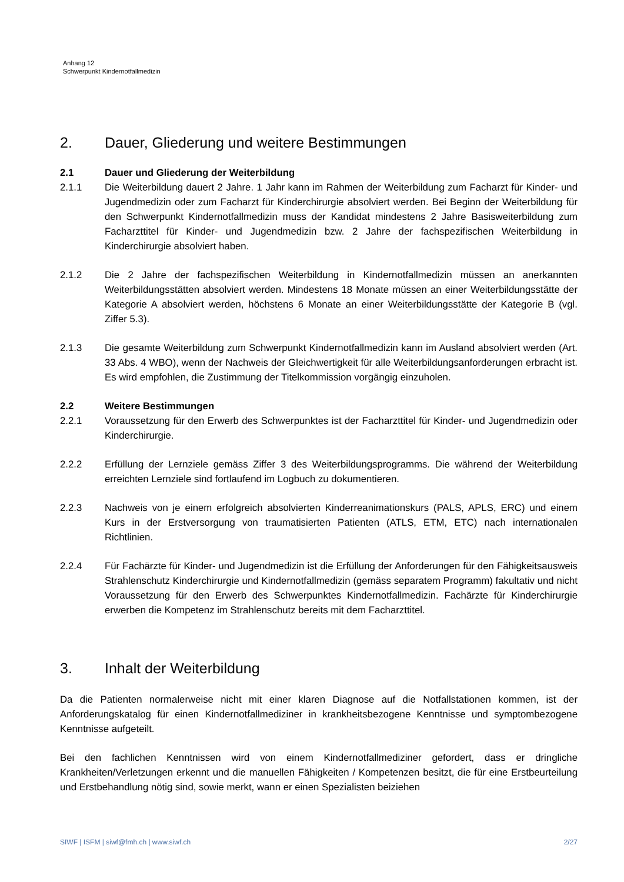Anhang 12
Schwerpunkt Kindernotfallmedizin
2. Dauer, Gliederung und weitere Bestimmungen
2.1 Dauer und Gliederung der Weiterbildung
2.1.1 Die Weiterbildung dauert 2 Jahre. 1 Jahr kann im Rahmen der Weiterbildung zum Facharzt für Kinder- und Jugendmedizin oder zum Facharzt für Kinderchirurgie absolviert werden. Bei Beginn der Weiterbildung für den Schwerpunkt Kindernotfallmedizin muss der Kandidat mindestens 2 Jahre Basisweiterbildung zum Facharzttitel für Kinder- und Jugendmedizin bzw. 2 Jahre der fachspezifischen Weiterbildung in Kinderchirurgie absolviert haben.
2.1.2 Die 2 Jahre der fachspezifischen Weiterbildung in Kindernotfallmedizin müssen an anerkannten Weiterbildungsstätten absolviert werden. Mindestens 18 Monate müssen an einer Weiterbildungsstätte der Kategorie A absolviert werden, höchstens 6 Monate an einer Weiterbildungsstätte der Kategorie B (vgl. Ziffer 5.3).
2.1.3 Die gesamte Weiterbildung zum Schwerpunkt Kindernotfallmedizin kann im Ausland absolviert werden (Art. 33 Abs. 4 WBO), wenn der Nachweis der Gleichwertigkeit für alle Weiterbildungsanforderungen erbracht ist. Es wird empfohlen, die Zustimmung der Titelkommission vorgängig einzuholen.
2.2 Weitere Bestimmungen
2.2.1 Voraussetzung für den Erwerb des Schwerpunktes ist der Facharzttitel für Kinder- und Jugendmedizin oder Kinderchirurgie.
2.2.2 Erfüllung der Lernziele gemäss Ziffer 3 des Weiterbildungsprogramms. Die während der Weiterbildung erreichten Lernziele sind fortlaufend im Logbuch zu dokumentieren.
2.2.3 Nachweis von je einem erfolgreich absolvierten Kinderreanimationskurs (PALS, APLS, ERC) und einem Kurs in der Erstversorgung von traumatisierten Patienten (ATLS, ETM, ETC) nach internationalen Richtlinien.
2.2.4 Für Fachärzte für Kinder- und Jugendmedizin ist die Erfüllung der Anforderungen für den Fähigkeitsausweis Strahlenschutz Kinderchirurgie und Kindernotfallmedizin (gemäss separatem Programm) fakultativ und nicht Voraussetzung für den Erwerb des Schwerpunktes Kindernotfallmedizin. Fachärzte für Kinderchirurgie erwerben die Kompetenz im Strahlenschutz bereits mit dem Facharzttitel.
3. Inhalt der Weiterbildung
Da die Patienten normalerweise nicht mit einer klaren Diagnose auf die Notfallstationen kommen, ist der Anforderungskatalog für einen Kindernotfallmediziner in krankheitsbezogene Kenntnisse und symptombezogene Kenntnisse aufgeteilt.
Bei den fachlichen Kenntnissen wird von einem Kindernotfallmediziner gefordert, dass er dringliche Krankheiten/Verletzungen erkennt und die manuellen Fähigkeiten / Kompetenzen besitzt, die für eine Erstbeurteilung und Erstbehandlung nötig sind, sowie merkt, wann er einen Spezialisten beiziehen
SIWF | ISFM | siwf@fmh.ch | www.siwf.ch 2/27